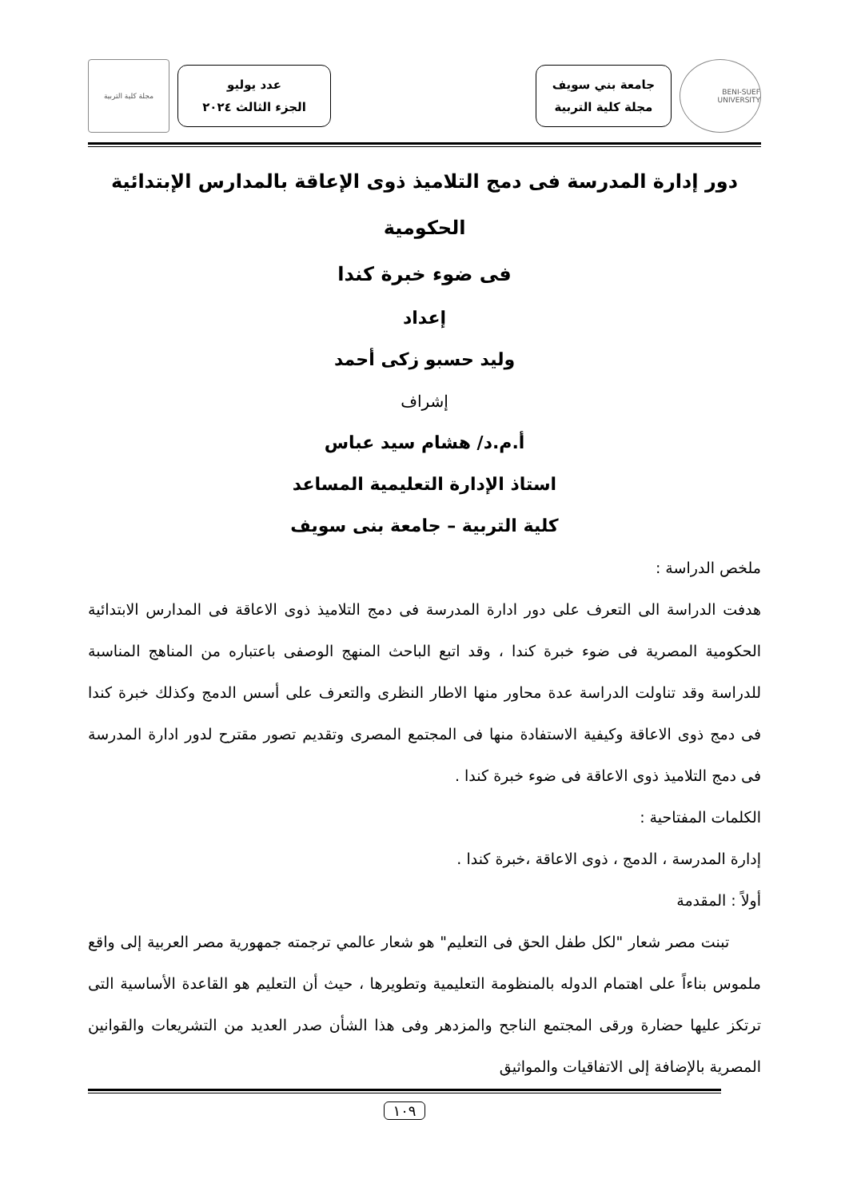BENI-SUEF UNIVERSITY
جامعة بني سويف
مجلة كلية التربية
عدد يوليو
الجزء الثالث ٢٠٢٤
مجلة كلية التربية
دور إدارة المدرسة فى دمج التلاميذ ذوى الإعاقة بالمدارس الإبتدائية الحكومية
فى ضوء خبرة كندا
إعداد
وليد حسبو زكى أحمد
إشراف
أ.م.د/ هشام سيد عباس
استاذ الإدارة التعليمية المساعد
كلية التربية – جامعة بنى سويف
ملخص الدراسة :
هدفت الدراسة الى التعرف على دور ادارة المدرسة فى دمج التلاميذ ذوى الاعاقة فى المدارس الابتدائية الحكومية المصرية فى ضوء خبرة كندا ، وقد اتبع الباحث المنهج الوصفى باعتباره من المناهج المناسبة للدراسة وقد تناولت الدراسة عدة محاور منها الاطار النظرى والتعرف على أسس الدمج وكذلك خبرة كندا فى دمج ذوى الاعاقة وكيفية الاستفادة منها فى المجتمع المصرى وتقديم تصور مقترح لدور ادارة المدرسة فى دمج التلاميذ ذوى الاعاقة فى ضوء خبرة كندا .
الكلمات المفتاحية :
إدارة المدرسة ، الدمج ، ذوى الاعاقة ،خبرة كندا .
أولاً : المقدمة
تبنت مصر شعار "لكل طفل الحق فى التعليم" هو شعار عالمي ترجمته جمهورية مصر العربية إلى واقع ملموس بناءاً على اهتمام الدوله بالمنظومة التعليمية وتطويرها ، حيث أن التعليم هو القاعدة الأساسية التى ترتكز عليها حضارة ورقى المجتمع الناجح والمزدهر وفى هذا الشأن صدر العديد من التشريعات والقوانين المصرية بالإضافة إلى الاتفاقيات والمواثيق
١٠٩